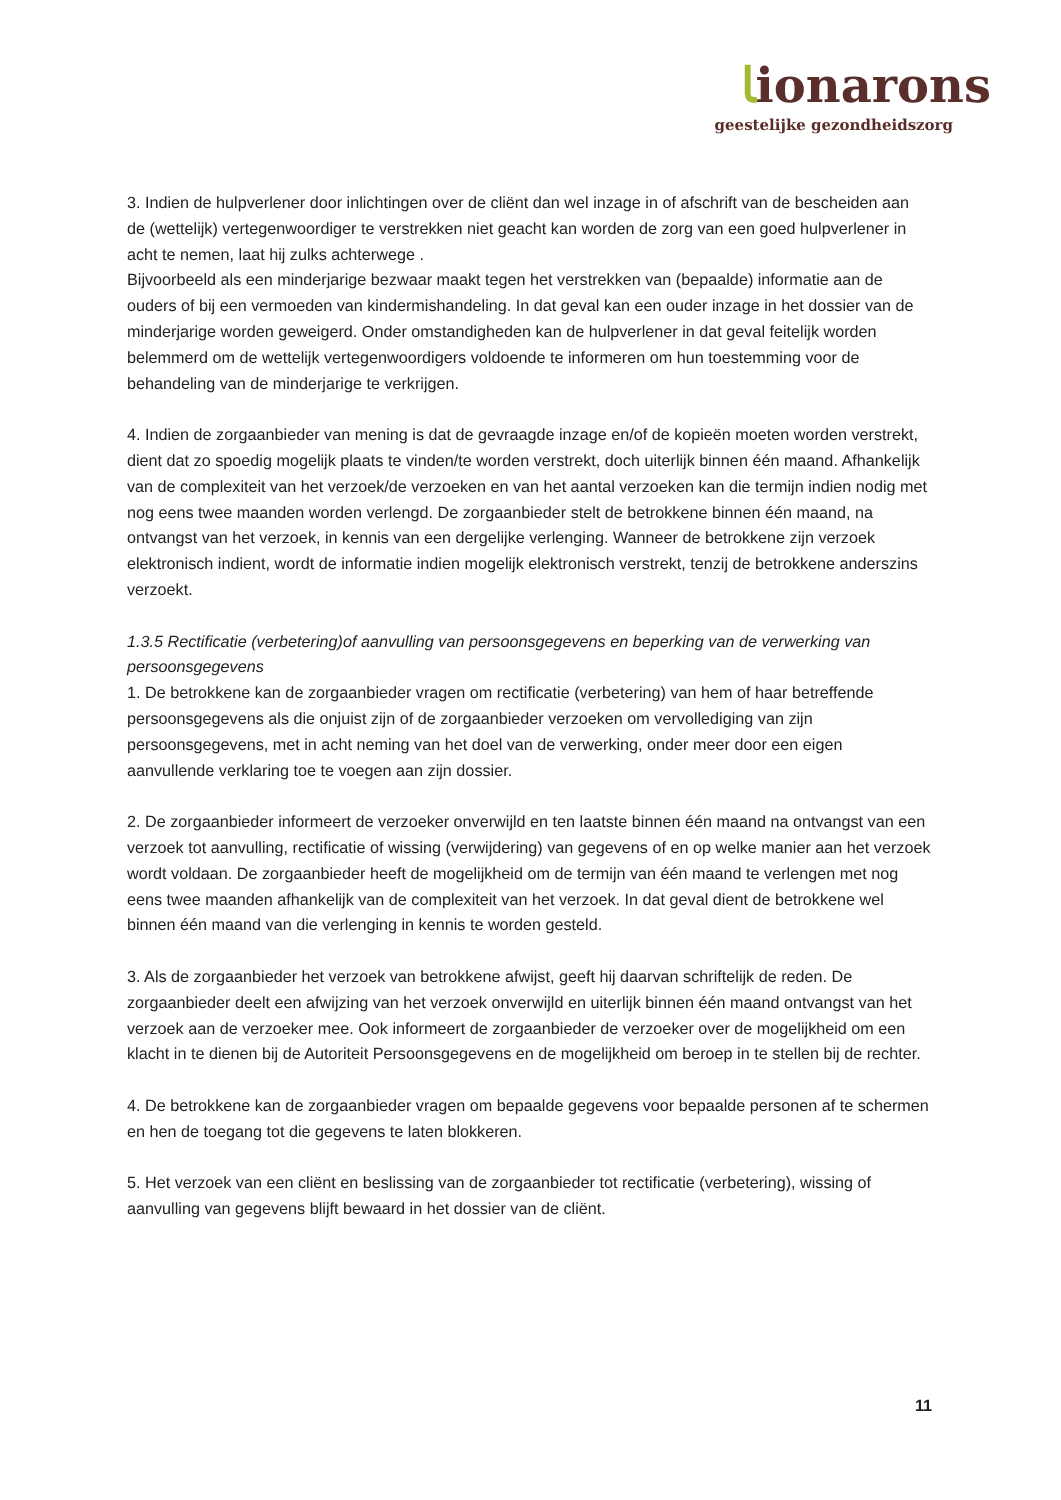ﺎionarons
geestelijke gezondheidszorg
3. Indien de hulpverlener door inlichtingen over de cliënt dan wel inzage in of afschrift van de bescheiden aan de (wettelijk) vertegenwoordiger te verstrekken niet geacht kan worden de zorg van een goed hulpverlener in acht te nemen, laat hij zulks achterwege .
Bijvoorbeeld als een minderjarige bezwaar maakt tegen het verstrekken van (bepaalde) informatie aan de ouders of bij een vermoeden van kindermishandeling. In dat geval kan een ouder inzage in het dossier van de minderjarige worden geweigerd. Onder omstandigheden kan de hulpverlener in dat geval feitelijk worden belemmerd om de wettelijk vertegenwoordigers voldoende te informeren om hun toestemming voor de behandeling van de minderjarige te verkrijgen.
4. Indien de zorgaanbieder van mening is dat de gevraagde inzage en/of de kopieën moeten worden verstrekt, dient dat zo spoedig mogelijk plaats te vinden/te worden verstrekt, doch uiterlijk binnen één maand. Afhankelijk van de complexiteit van het verzoek/de verzoeken en van het aantal verzoeken kan die termijn indien nodig met nog eens twee maanden worden verlengd. De zorgaanbieder stelt de betrokkene binnen één maand, na ontvangst van het verzoek, in kennis van een dergelijke verlenging. Wanneer de betrokkene zijn verzoek elektronisch indient, wordt de informatie indien mogelijk elektronisch verstrekt, tenzij de betrokkene anderszins verzoekt.
1.3.5 Rectificatie (verbetering)of aanvulling van persoonsgegevens en beperking van de verwerking van persoonsgegevens
1. De betrokkene kan de zorgaanbieder vragen om rectificatie (verbetering) van hem of haar betreffende persoonsgegevens als die onjuist zijn of de zorgaanbieder verzoeken om vervollediging van zijn persoonsgegevens, met in acht neming van het doel van de verwerking, onder meer door een eigen aanvullende verklaring toe te voegen aan zijn dossier.
2. De zorgaanbieder informeert de verzoeker onverwijld en ten laatste binnen één maand na ontvangst van een verzoek tot aanvulling, rectificatie of wissing (verwijdering) van gegevens of en op welke manier aan het verzoek wordt voldaan. De zorgaanbieder heeft de mogelijkheid om de termijn van één maand te verlengen met nog eens twee maanden afhankelijk van de complexiteit van het verzoek. In dat geval dient de betrokkene wel binnen één maand van die verlenging in kennis te worden gesteld.
3. Als de zorgaanbieder het verzoek van betrokkene afwijst, geeft hij daarvan schriftelijk de reden. De zorgaanbieder deelt een afwijzing van het verzoek onverwijld en uiterlijk binnen één maand ontvangst van het verzoek aan de verzoeker mee. Ook informeert de zorgaanbieder de verzoeker over de mogelijkheid om een klacht in te dienen bij de Autoriteit Persoonsgegevens en de mogelijkheid om beroep in te stellen bij de rechter.
4. De betrokkene kan de zorgaanbieder vragen om bepaalde gegevens voor bepaalde personen af te schermen en hen de toegang tot die gegevens te laten blokkeren.
5. Het verzoek van een cliënt en beslissing van de zorgaanbieder tot rectificatie (verbetering), wissing of aanvulling van gegevens blijft bewaard in het dossier van de cliënt.
11